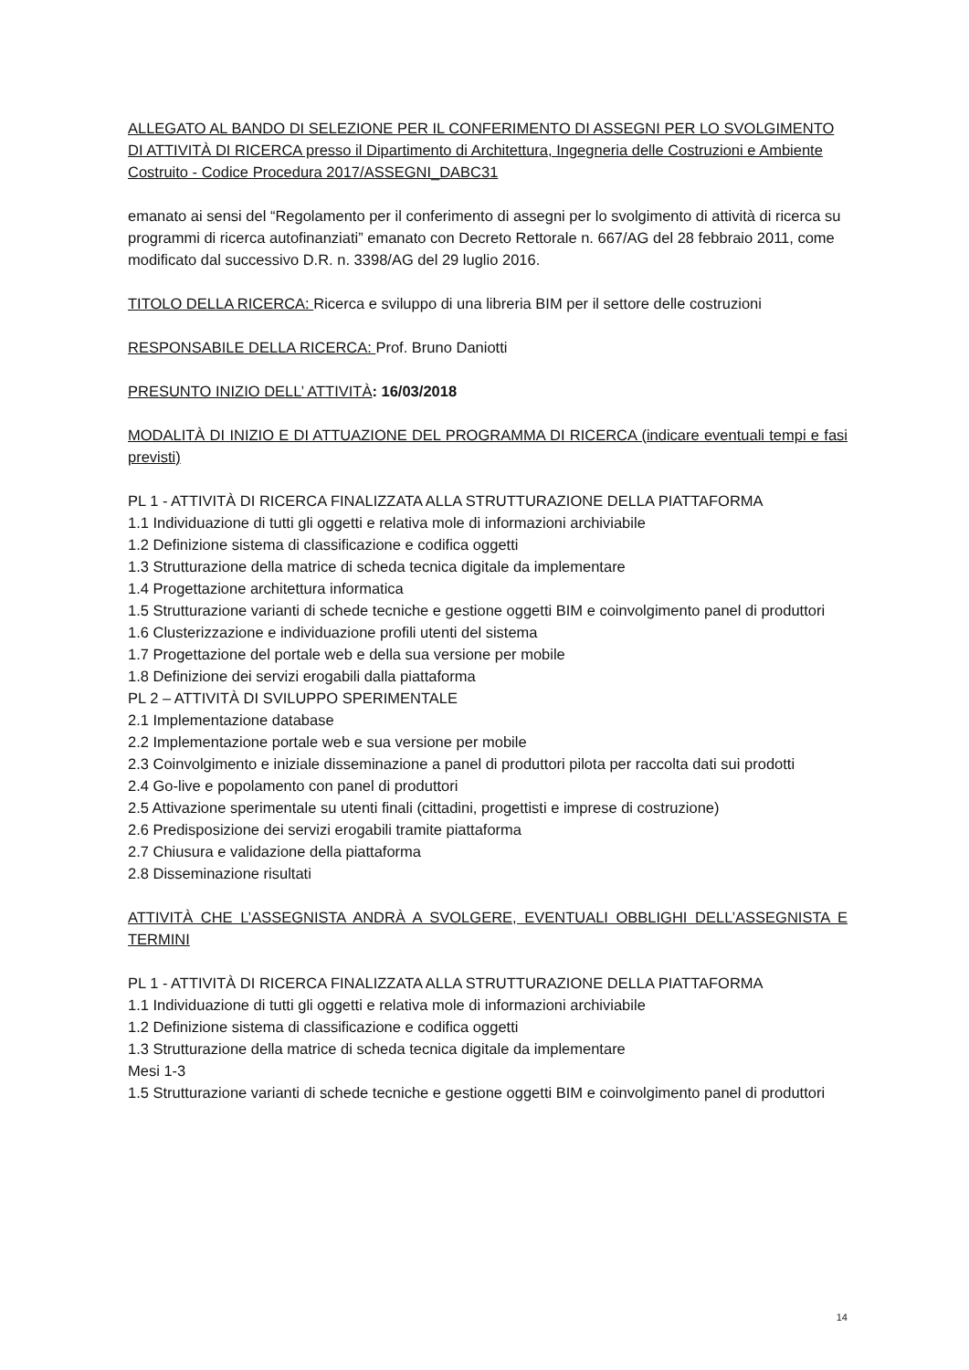ALLEGATO AL BANDO DI SELEZIONE PER IL CONFERIMENTO DI ASSEGNI PER LO SVOLGIMENTO DI ATTIVITÀ DI RICERCA presso il Dipartimento di Architettura, Ingegneria delle Costruzioni e Ambiente Costruito - Codice Procedura 2017/ASSEGNI_DABC31
emanato ai sensi del “Regolamento per il conferimento di assegni per lo svolgimento di attività di ricerca su programmi di ricerca autofinanziati” emanato con Decreto Rettorale n. 667/AG del 28 febbraio 2011, come modificato dal successivo D.R. n. 3398/AG del 29 luglio 2016.
TITOLO DELLA RICERCA: Ricerca e sviluppo di una libreria BIM per il settore delle costruzioni
RESPONSABILE DELLA RICERCA: Prof. Bruno Daniotti
PRESUNTO INIZIO DELL’ ATTIVITÀ: 16/03/2018
MODALITÀ DI INIZIO E DI ATTUAZIONE DEL PROGRAMMA DI RICERCA (indicare eventuali tempi e fasi previsti)
PL 1 - ATTIVITÀ DI RICERCA FINALIZZATA ALLA STRUTTURAZIONE DELLA PIATTAFORMA
1.1 Individuazione di tutti gli oggetti e relativa mole di informazioni archiviabile
1.2 Definizione sistema di classificazione e codifica oggetti
1.3 Strutturazione della matrice di scheda tecnica digitale da implementare
1.4 Progettazione architettura informatica
1.5 Strutturazione varianti di schede tecniche e gestione oggetti BIM e coinvolgimento panel di produttori
1.6 Clusterizzazione e individuazione profili utenti del sistema
1.7 Progettazione del portale web e della sua versione per mobile
1.8 Definizione dei servizi erogabili dalla piattaforma
PL 2 – ATTIVITÀ DI SVILUPPO SPERIMENTALE
2.1 Implementazione database
2.2 Implementazione portale web e sua versione per mobile
2.3 Coinvolgimento e iniziale disseminazione a panel di produttori pilota per raccolta dati sui prodotti
2.4 Go-live e popolamento con panel di produttori
2.5 Attivazione sperimentale su utenti finali (cittadini, progettisti e imprese di costruzione)
2.6 Predisposizione dei servizi erogabili tramite piattaforma
2.7 Chiusura e validazione della piattaforma
2.8 Disseminazione risultati
ATTIVITÀ CHE L’ASSEGNISTA ANDRÀ A SVOLGERE, EVENTUALI OBBLIGHI DELL’ASSEGNISTA E TERMINI
PL 1 - ATTIVITÀ DI RICERCA FINALIZZATA ALLA STRUTTURAZIONE DELLA PIATTAFORMA
1.1 Individuazione di tutti gli oggetti e relativa mole di informazioni archiviabile
1.2 Definizione sistema di classificazione e codifica oggetti
1.3 Strutturazione della matrice di scheda tecnica digitale da implementare
Mesi 1-3
1.5 Strutturazione varianti di schede tecniche e gestione oggetti BIM e coinvolgimento panel di produttori
14